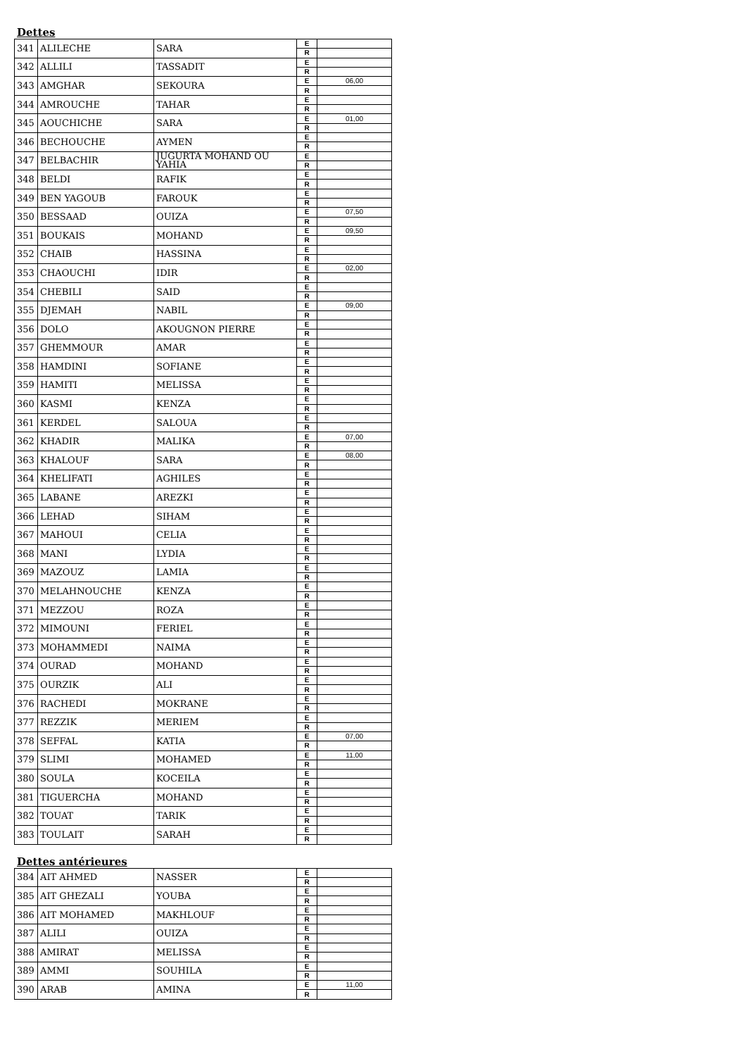Dettes
| 341 | ALILECHE | SARA | E | |
| | | | R | |
| 342 | ALLILI | TASSADIT | E | |
| | | | R | |
| 343 | AMGHAR | SEKOURA | E | 06,00 |
| | | | R | |
| 344 | AMROUCHE | TAHAR | E | |
| | | | R | |
| 345 | AOUCHICHE | SARA | E | 01,00 |
| | | | R | |
| 346 | BECHOUCHE | AYMEN | E | |
| | | | R | |
| 347 | BELBACHIR | JUGURTA MOHAND OU YAHIA | E | |
| | | | R | |
| 348 | BELDI | RAFIK | E | |
| | | | R | |
| 349 | BEN YAGOUB | FAROUK | E | |
| | | | R | |
| 350 | BESSAAD | OUIZA | E | 07,50 |
| | | | R | |
| 351 | BOUKAIS | MOHAND | E | 09,50 |
| | | | R | |
| 352 | CHAIB | HASSINA | E | |
| | | | R | |
| 353 | CHAOUCHI | IDIR | E | 02,00 |
| | | | R | |
| 354 | CHEBILI | SAID | E | |
| | | | R | |
| 355 | DJEMAH | NABIL | E | 09,00 |
| | | | R | |
| 356 | DOLO | AKOUGNON PIERRE | E | |
| | | | R | |
| 357 | GHEMMOUR | AMAR | E | |
| | | | R | |
| 358 | HAMDINI | SOFIANE | E | |
| | | | R | |
| 359 | HAMITI | MELISSA | E | |
| | | | R | |
| 360 | KASMI | KENZA | E | |
| | | | R | |
| 361 | KERDEL | SALOUA | E | |
| | | | R | |
| 362 | KHADIR | MALIKA | E | 07,00 |
| | | | R | |
| 363 | KHALOUF | SARA | E | 08,00 |
| | | | R | |
| 364 | KHELIFATI | AGHILES | E | |
| | | | R | |
| 365 | LABANE | AREZKI | E | |
| | | | R | |
| 366 | LEHAD | SIHAM | E | |
| | | | R | |
| 367 | MAHOUI | CELIA | E | |
| | | | R | |
| 368 | MANI | LYDIA | E | |
| | | | R | |
| 369 | MAZOUZ | LAMIA | E | |
| | | | R | |
| 370 | MELAHNOUCHE | KENZA | E | |
| | | | R | |
| 371 | MEZZOU | ROZA | E | |
| | | | R | |
| 372 | MIMOUNI | FERIEL | E | |
| | | | R | |
| 373 | MOHAMMEDI | NAIMA | E | |
| | | | R | |
| 374 | OURAD | MOHAND | E | |
| | | | R | |
| 375 | OURZIK | ALI | E | |
| | | | R | |
| 376 | RACHEDI | MOKRANE | E | |
| | | | R | |
| 377 | REZZIK | MERIEM | E | |
| | | | R | |
| 378 | SEFFAL | KATIA | E | 07,00 |
| | | | R | |
| 379 | SLIMI | MOHAMED | E | 11,00 |
| | | | R | |
| 380 | SOULA | KOCEILA | E | |
| | | | R | |
| 381 | TIGUERCHA | MOHAND | E | |
| | | | R | |
| 382 | TOUAT | TARIK | E | |
| | | | R | |
| 383 | TOULAIT | SARAH | E | |
| | | | R | |
Dettes antérieures
| 384 | AIT AHMED | NASSER | E | |
| | | | R | |
| 385 | AIT GHEZALI | YOUBA | E | |
| | | | R | |
| 386 | AIT MOHAMED | MAKHLOUF | E | |
| | | | R | |
| 387 | ALILI | OUIZA | E | |
| | | | R | |
| 388 | AMIRAT | MELISSA | E | |
| | | | R | |
| 389 | AMMI | SOUHILA | E | |
| | | | R | |
| 390 | ARAB | AMINA | E | 11,00 |
| | | | R | |